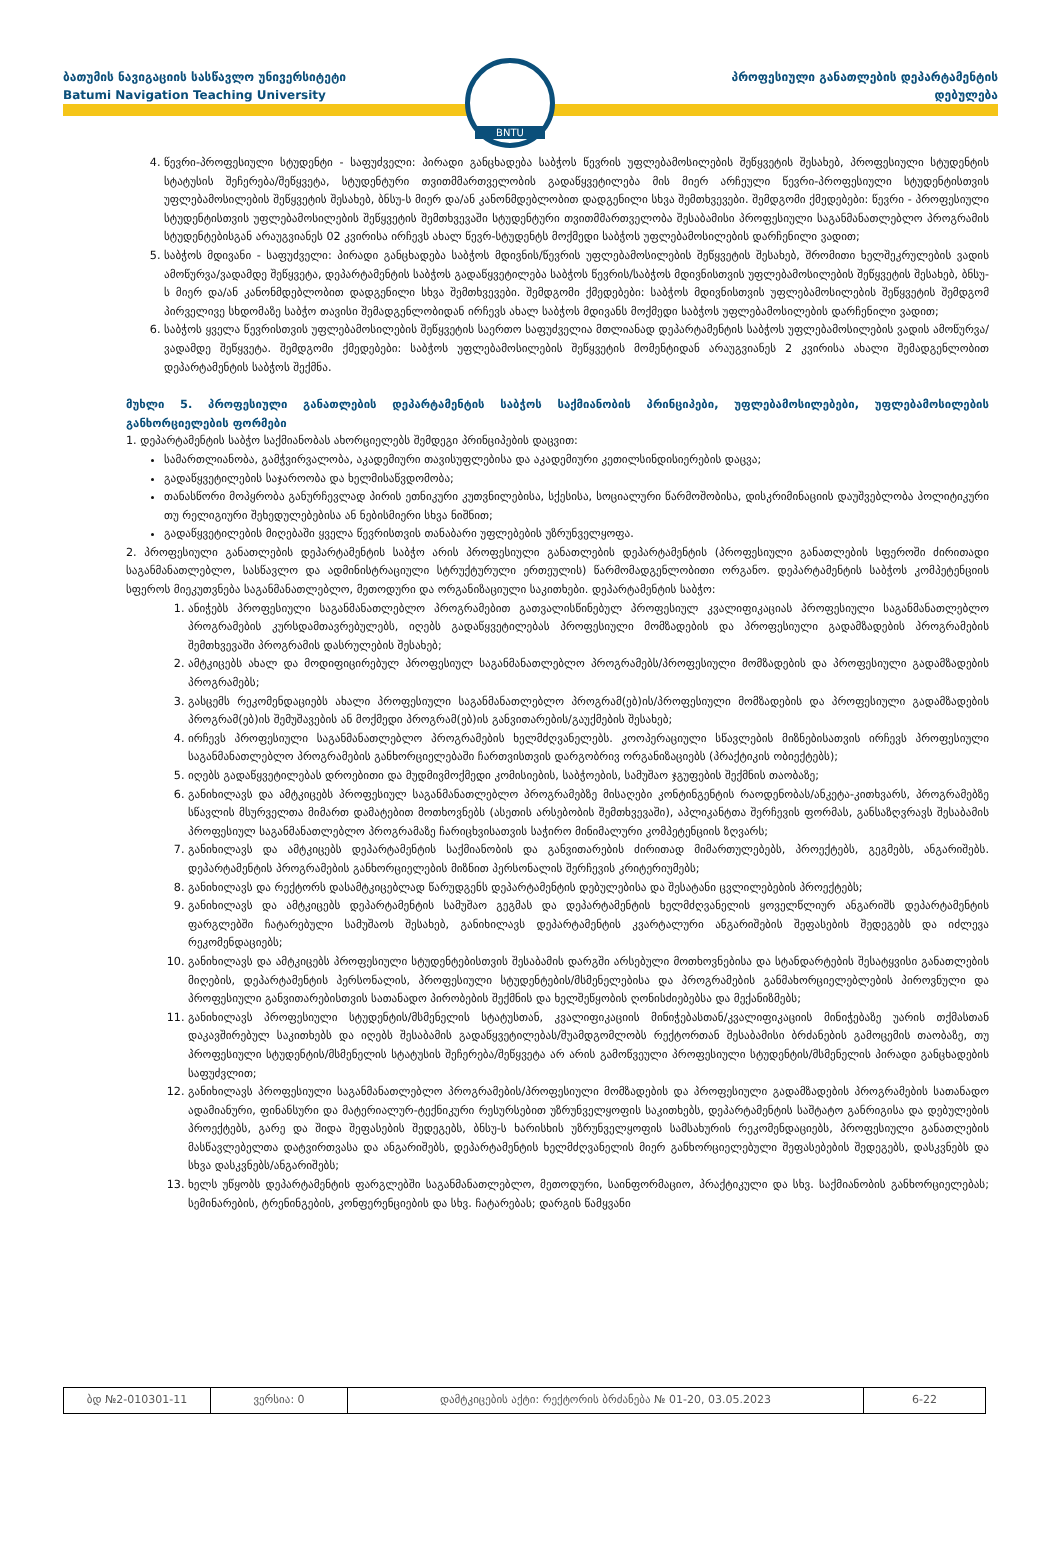ბათუმის ნავიგაციის სასწავლო უნივერსიტეტი
Batumi Navigation Teaching University
პროფესიული განათლების დეპარტამენტის
დებულება
BNTU
4. წევრი-პროფესიული სტუდენტი - საფუძველი: პირადი განცხადება საბჭოს წევრის უფლებამოსილების შეწყვეტის შესახებ, პროფესიული სტუდენტის სტატუსის შეჩერება/შეწყვეტა, სტუდენტური თვითმმართველობის გადაწყვეტილება მის მიერ არჩეული წევრი-პროფესიული სტუდენტისთვის უფლებამოსილების შეწყვეტის შესახებ, ბნსუ-ს მიერ და/ან კანონმდებლობით დადგენილი სხვა შემთხვევები. შემდგომი ქმედებები: წევრი - პროფესიული სტუდენტისთვის უფლებამოსილების შეწყვეტის შემთხვევაში სტუდენტური თვითმმართველობა შესაბამისი პროფესიული საგანმანათლებლო პროგრამის სტუდენტებისგან არაუგვიანეს 02 კვირისა ირჩევს ახალ წევრ-სტუდენტს მოქმედი საბჭოს უფლებამოსილების დარჩენილი ვადით;
5. საბჭოს მდივანი - საფუძველი: პირადი განცხადება საბჭოს მდივნის/წევრის უფლებამოსილების შეწყვეტის შესახებ, შრომითი ხელშეკრულების ვადის ამოწურვა/ვადამდე შეწყვეტა, დეპარტამენტის საბჭოს გადაწყვეტილება საბჭოს წევრის/საბჭოს მდივნისთვის უფლებამოსილების შეწყვეტის შესახებ, ბნსუ-ს მიერ და/ან კანონმდებლობით დადგენილი სხვა შემთხვევები. შემდგომი ქმედებები: საბჭოს მდივნისთვის უფლებამოსილების შეწყვეტის შემდგომ პირველივე სხდომაზე საბჭო თავისი შემადგენლობიდან ირჩევს ახალ საბჭოს მდივანს მოქმედი საბჭოს უფლებამოსილების დარჩენილი ვადით;
6. საბჭოს ყველა წევრისთვის უფლებამოსილების შეწყვეტის საერთო საფუძველია მთლიანად დეპარტამენტის საბჭოს უფლებამოსილების ვადის ამოწურვა/ვადამდე შეწყვეტა. შემდგომი ქმედებები: საბჭოს უფლებამოსილების შეწყვეტის მომენტიდან არაუგვიანეს 2 კვირისა ახალი შემადგენლობით დეპარტამენტის საბჭოს შექმნა.
მუხლი 5. პროფესიული განათლების დეპარტამენტის საბჭოს საქმიანობის პრინციპები, უფლებამოსილებები, უფლებამოსილების განხორციელების ფორმები
1. დეპარტამენტის საბჭო საქმიანობას ახორციელებს შემდეგი პრინციპების დაცვით:
სამართლიანობა, გამჭვირვალობა, აკადემიური თავისუფლებისა და აკადემიური კეთილსინდისიერების დაცვა;
გადაწყვეტილების საჯაროობა და ხელმისაწვდომობა;
თანასწორი მოპყრობა განურჩევლად პირის ეთნიკური კუთვნილებისა, სქესისა, სოციალური წარმოშობისა, დისკრიმინაციის დაუშვებლობა პოლიტიკური თუ რელიგიური შეხედულებებისა ან ნებისმიერი სხვა ნიშნით;
გადაწყვეტილების მიღებაში ყველა წევრისთვის თანაბარი უფლებების უზრუნველყოფა.
2. პროფესიული განათლების დეპარტამენტის საბჭო არის პროფესიული განათლების დეპარტამენტის (პროფესიული განათლების სფეროში ძირითადი საგანმანათლებლო, სასწავლო და ადმინისტრაციული სტრუქტურული ერთეულის) წარმომადგენლობითი ორგანო. დეპარტამენტის საბჭოს კომპეტენციის სფეროს მიეკუთვნება საგანმანათლებლო, მეთოდური და ორგანიზაციული საკითხები. დეპარტამენტის საბჭო:
1. ანიჭებს პროფესიული საგანმანათლებლო პროგრამებით გათვალისწინებულ პროფესიულ კვალიფიკაციას პროფესიული საგანმანათლებლო პროგრამების კურსდამთავრებულებს, იღებს გადაწყვეტილებას პროფესიული მომზადების და პროფესიული გადამზადების პროგრამების შემთხვევაში პროგრამის დასრულების შესახებ;
2. ამტკიცებს ახალ და მოდიფიცირებულ პროფესიულ საგანმანათლებლო პროგრამებს/პროფესიული მომზადების და პროფესიული გადამზადების პროგრამებს;
3. გასცემს რეკომენდაციებს ახალი პროფესიული საგანმანათლებლო პროგრამ(ებ)ის/პროფესიული მომზადების და პროფესიული გადამზადების პროგრამ(ებ)ის შემუშავების ან მოქმედი პროგრამ(ებ)ის განვითარების/გაუქმების შესახებ;
4. ირჩევს პროფესიული საგანმანათლებლო პროგრამების ხელმძღვანელებს. კოოპერაციული სწავლების მიზნებისათვის ირჩევს პროფესიული საგანმანათლებლო პროგრამების განხორციელებაში ჩართვისთვის დარგობრივ ორგანიზაციებს (პრაქტიკის ობიექტებს);
5. იღებს გადაწყვეტილებას დროებითი და მუდმივმოქმედი კომისიების, საბჭოების, სამუშაო ჯგუფების შექმნის თაობაზე;
6. განიხილავს და ამტკიცებს პროფესიულ საგანმანათლებლო პროგრამებზე მისაღები კონტინგენტის რაოდენობას/ანკეტა-კითხვარს, პროგრამებზე სწავლის მსურველთა მიმართ დამატებით მოთხოვნებს (ასეთის არსებობის შემთხვევაში), აპლიკანტთა შერჩევის ფორმას, განსაზღვრავს შესაბამის პროფესიულ საგანმანათლებლო პროგრამაზე ჩარიცხვისათვის საჭირო მინიმალური კომპეტენციის ზღვარს;
7. განიხილავს და ამტკიცებს დეპარტამენტის საქმიანობის და განვითარების ძირითად მიმართულებებს, პროექტებს, გეგმებს, ანგარიშებს. დეპარტამენტის პროგრამების განხორციელების მიზნით პერსონალის შერჩევის კრიტერიუმებს;
8. განიხილავს და რექტორს დასამტკიცებლად წარუდგენს დეპარტამენტის დებულებისა და შესატანი ცვლილებების პროექტებს;
9. განიხილავს და ამტკიცებს დეპარტამენტის სამუშაო გეგმას და დეპარტამენტის ხელმძღვანელის ყოველწლიურ ანგარიშს დეპარტამენტის ფარგლებში ჩატარებული სამუშაოს შესახებ, განიხილავს დეპარტამენტის კვარტალური ანგარიშების შეფასების შედეგებს და იძლევა რეკომენდაციებს;
10. განიხილავს და ამტკიცებს პროფესიული სტუდენტებისთვის შესაბამის დარგში არსებული მოთხოვნებისა და სტანდარტების შესატყვისი განათლების მიღების, დეპარტამენტის პერსონალის, პროფესიული სტუდენტების/მსმენელებისა და პროგრამების განმახორციელებლების პიროვნული და პროფესიული განვითარებისთვის სათანადო პირობების შექმნის და ხელშეწყობის ღონისძიებებსა და მექანიზმებს;
11. განიხილავს პროფესიული სტუდენტის/მსმენელის სტატუსთან, კვალიფიკაციის მინიჭებასთან/კვალიფიკაციის მინიჭებაზე უარის თქმასთან დაკავშირებულ საკითხებს და იღებს შესაბამის გადაწყვეტილებას/შუამდგომლობს რექტორთან შესაბამისი ბრძანების გამოცემის თაობაზე, თუ პროფესიული სტუდენტის/მსმენელის სტატუსის შეჩერება/შეწყვეტა არ არის გამოწვეული პროფესიული სტუდენტის/მსმენელის პირადი განცხადების საფუძვლით;
12. განიხილავს პროფესიული საგანმანათლებლო პროგრამების/პროფესიული მომზადების და პროფესიული გადამზადების პროგრამების სათანადო ადამიანური, ფინანსური და მატერიალურ-ტექნიკური რესურსებით უზრუნველყოფის საკითხებს, დეპარტამენტის საშტატო განრიგისა და დებულების პროექტებს, გარე და შიდა შეფასების შედეგებს, ბნსუ-ს ხარისხის უზრუნველყოფის სამსახურის რეკომენდაციებს, პროფესიული განათლების მასწავლებელთა დატვირთვასა და ანგარიშებს, დეპარტამენტის ხელმძღვანელის მიერ განხორციელებული შეფასებების შედეგებს, დასკვნებს და სხვა დასკვნებს/ანგარიშებს;
13. ხელს უწყობს დეპარტამენტის ფარგლებში საგანმანათლებლო, მეთოდური, საინფორმაციო, პრაქტიკული და სხვ. საქმიანობის განხორციელებას; სემინარების, ტრენინგების, კონფერენციების და სხვ. ჩატარებას; დარგის წამყვანი
| ბდ №2-010301-11 | ვერსია: 0 | დამტკიცების აქტი: რექტორის ბრძანება № 01-20, 03.05.2023 | 6-22 |